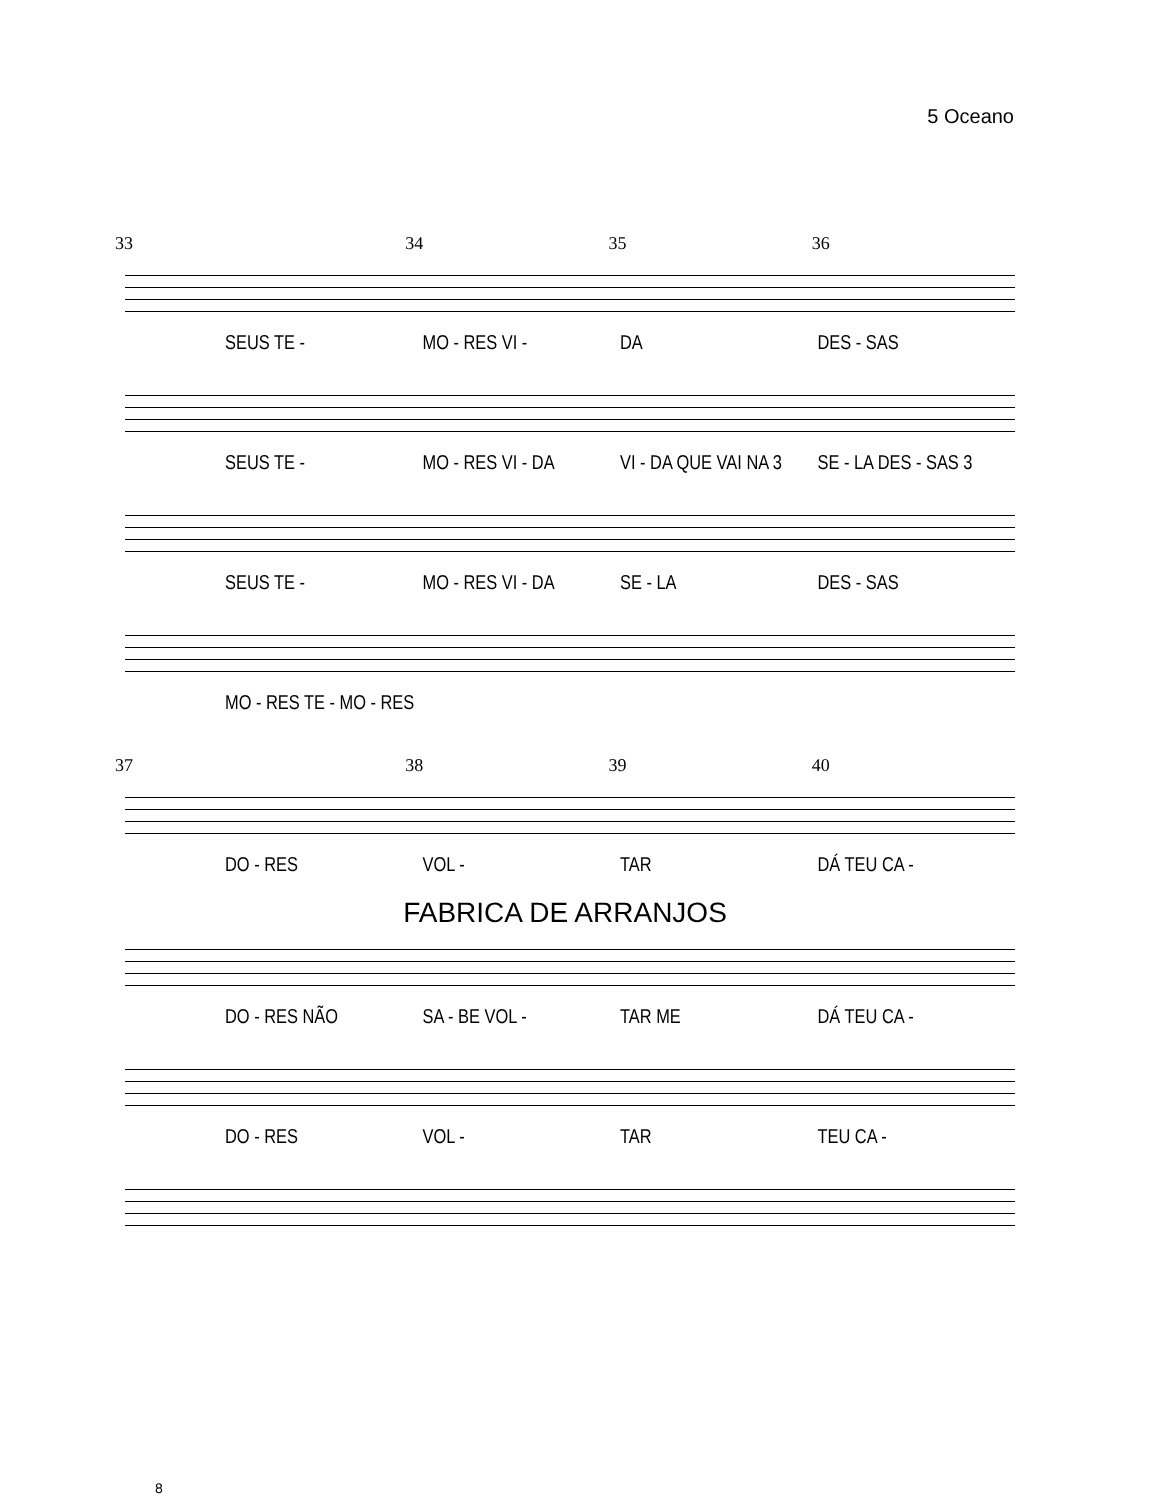5 Oceano
33 34 35 36
SEUS TE - MO - RES VI - DA DES - SAS
SEUS TE - MO - RES VI - DA VI - DA QUE VAI NA 3 SE - LA DES - SAS 3
SEUS TE - MO - RES VI - DA SE - LA DES - SAS
MO - RES TE - MO - RES
37 38 39 40
DO - RES VOL - TAR DÁ TEU CA -
FABRICA DE ARRANJOS
DO - RES NÃO SA - BE VOL - TAR ME DÁ TEU CA -
DO - RES VOL - TAR TEU CA -
8